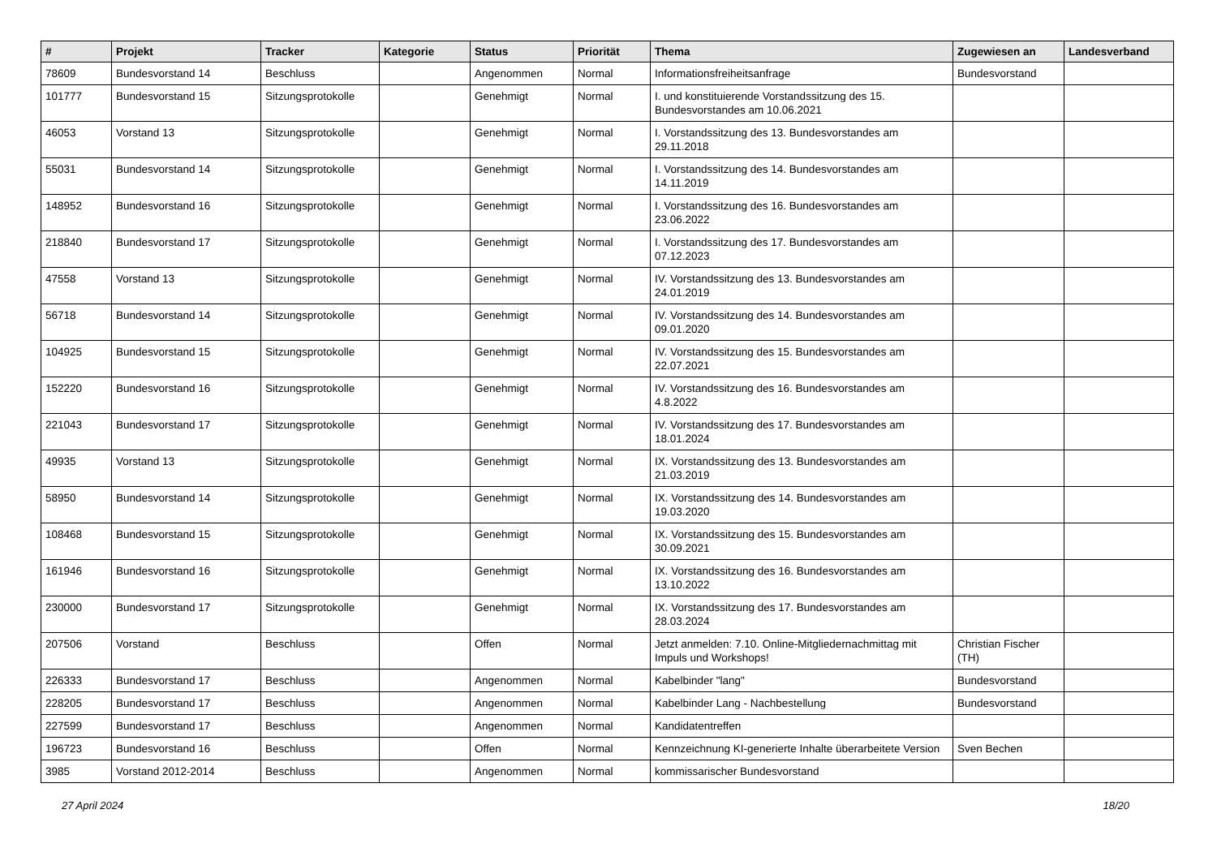| # | Projekt | Tracker | Kategorie | Status | Priorität | Thema | Zugewiesen an | Landesverband |
| --- | --- | --- | --- | --- | --- | --- | --- | --- |
| 78609 | Bundesvorstand 14 | Beschluss | | Angenommen | Normal | Informationsfreiheitsanfrage | Bundesvorstand | |
| 101777 | Bundesvorstand 15 | Sitzungsprotokolle | | Genehmigt | Normal | I. und konstituierende Vorstandssitzung des 15. Bundesvorstandes am 10.06.2021 | | |
| 46053 | Vorstand 13 | Sitzungsprotokolle | | Genehmigt | Normal | I. Vorstandssitzung des 13. Bundesvorstandes am 29.11.2018 | | |
| 55031 | Bundesvorstand 14 | Sitzungsprotokolle | | Genehmigt | Normal | I. Vorstandssitzung des 14. Bundesvorstandes am 14.11.2019 | | |
| 148952 | Bundesvorstand 16 | Sitzungsprotokolle | | Genehmigt | Normal | I. Vorstandssitzung des 16. Bundesvorstandes am 23.06.2022 | | |
| 218840 | Bundesvorstand 17 | Sitzungsprotokolle | | Genehmigt | Normal | I. Vorstandssitzung des 17. Bundesvorstandes am 07.12.2023 | | |
| 47558 | Vorstand 13 | Sitzungsprotokolle | | Genehmigt | Normal | IV. Vorstandssitzung des 13. Bundesvorstandes am 24.01.2019 | | |
| 56718 | Bundesvorstand 14 | Sitzungsprotokolle | | Genehmigt | Normal | IV. Vorstandssitzung des 14. Bundesvorstandes am 09.01.2020 | | |
| 104925 | Bundesvorstand 15 | Sitzungsprotokolle | | Genehmigt | Normal | IV. Vorstandssitzung des 15. Bundesvorstandes am 22.07.2021 | | |
| 152220 | Bundesvorstand 16 | Sitzungsprotokolle | | Genehmigt | Normal | IV. Vorstandssitzung des 16. Bundesvorstandes am 4.8.2022 | | |
| 221043 | Bundesvorstand 17 | Sitzungsprotokolle | | Genehmigt | Normal | IV. Vorstandssitzung des 17. Bundesvorstandes am 18.01.2024 | | |
| 49935 | Vorstand 13 | Sitzungsprotokolle | | Genehmigt | Normal | IX. Vorstandssitzung des 13. Bundesvorstandes am 21.03.2019 | | |
| 58950 | Bundesvorstand 14 | Sitzungsprotokolle | | Genehmigt | Normal | IX. Vorstandssitzung des 14. Bundesvorstandes am 19.03.2020 | | |
| 108468 | Bundesvorstand 15 | Sitzungsprotokolle | | Genehmigt | Normal | IX. Vorstandssitzung des 15. Bundesvorstandes am 30.09.2021 | | |
| 161946 | Bundesvorstand 16 | Sitzungsprotokolle | | Genehmigt | Normal | IX. Vorstandssitzung des 16. Bundesvorstandes am 13.10.2022 | | |
| 230000 | Bundesvorstand 17 | Sitzungsprotokolle | | Genehmigt | Normal | IX. Vorstandssitzung des 17. Bundesvorstandes am 28.03.2024 | | |
| 207506 | Vorstand | Beschluss | | Offen | Normal | Jetzt anmelden: 7.10. Online-Mitgliedernachmittag mit Impuls und Workshops! | Christian Fischer (TH) | |
| 226333 | Bundesvorstand 17 | Beschluss | | Angenommen | Normal | Kabelbinder "lang" | Bundesvorstand | |
| 228205 | Bundesvorstand 17 | Beschluss | | Angenommen | Normal | Kabelbinder Lang - Nachbestellung | Bundesvorstand | |
| 227599 | Bundesvorstand 17 | Beschluss | | Angenommen | Normal | Kandidatentreffen | | |
| 196723 | Bundesvorstand 16 | Beschluss | | Offen | Normal | Kennzeichnung KI-generierte Inhalte überarbeitete Version | Sven Bechen | |
| 3985 | Vorstand 2012-2014 | Beschluss | | Angenommen | Normal | kommissarischer Bundesvorstand | | |
27 April 2024 18/20